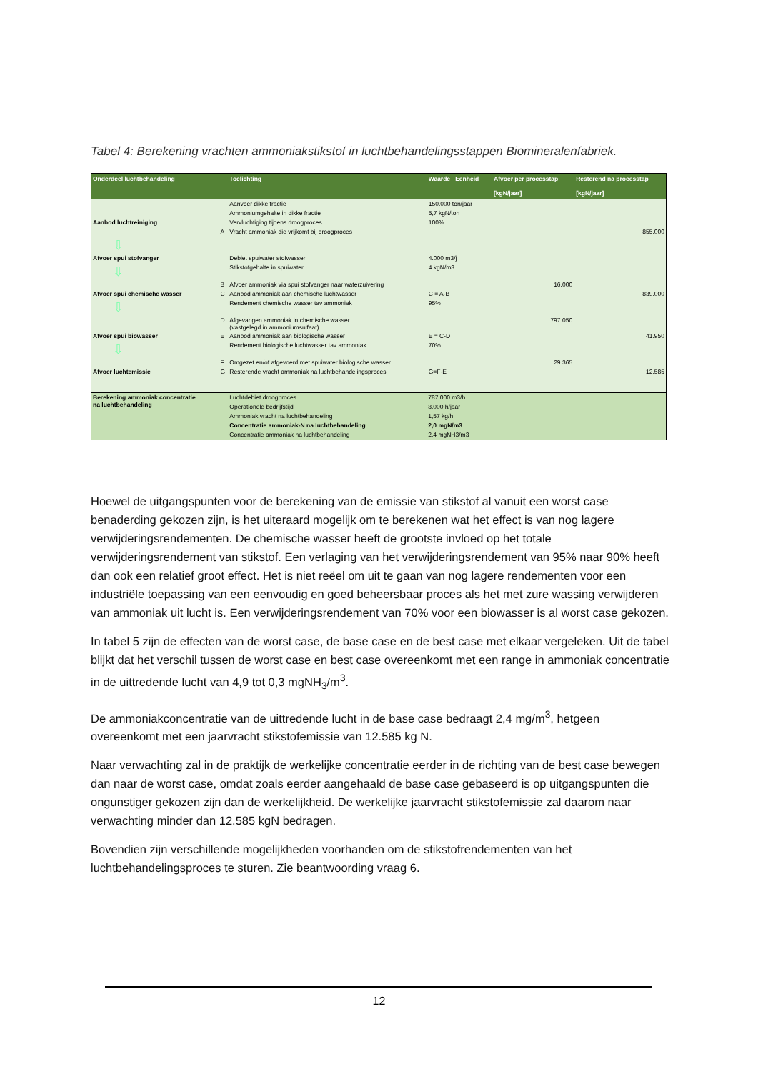Tabel 4: Berekening vrachten ammoniakstikstof in luchtbehandelingsstappen Biomineralenfabriek.
| Onderdeel luchtbehandeling | | Toelichting | Waarde Eenheid | Afvoer per processtap [kgN/jaar] | Resterend na processtap [kgN/jaar] |
| --- | --- | --- | --- | --- | --- |
| | | Aanvoer dikke fractie | 150.000 ton/jaar | | |
| | | Ammoniumgehalte in dikke fractie | 5,7 kgN/ton | | |
| Aanbod luchtreiniging | | Vervluchtiging tijdens droogproces | 100% | | |
| | A | Vracht ammoniak die vrijkomt bij droogproces | | | 855.000 |
| ⇩ | | | | | |
| Afvoer spui stofvanger | | Debiet spuiwater stofwasser | 4.000 m3/j | | |
| ⇩ | | Stikstofgehalte in spuiwater | 4 kgN/m3 | | |
| | B | Afvoer ammoniak via spui stofvanger naar waterzuivering | | 16.000 | |
| Afvoer spui chemische wasser | C | Aanbod ammoniak aan chemische luchtwasser | C = A-B | | 839.000 |
| ⇩ | | Rendement chemische wasser tav ammoniak | 95% | | |
| | D | Afgevangen ammoniak in chemische wasser (vastgelegd in ammoniumsulfaat) | | 797.050 | |
| Afvoer spui biowasser | E | Aanbod ammoniak aan biologische wasser | E = C-D | | 41.950 |
| ⇩ | | Rendement biologische luchtwasser tav ammoniak | 70% | | |
| | F | Omgezet en/of afgevoerd met spuiwater biologische wasser | | 29.365 | |
| Afvoer luchtemissie | G | Resterende vracht ammoniak na luchtbehandelingsproces | G=F-E | | 12.585 |
| Berekening ammoniak concentratie na luchtbehandeling | | Luchtdebiet droogproces | 787.000 m3/h | | |
| | | Operationele bedrijfstijd | 8.000 h/jaar | | |
| | | Ammoniak vracht na luchtbehandeling | 1,57 kg/h | | |
| | | Concentratie ammoniak-N na luchtbehandeling | 2,0 mgN/m3 | | |
| | | Concentratie ammoniak na luchtbehandeling | 2,4 mgNH3/m3 | | |
Hoewel de uitgangspunten voor de berekening van de emissie van stikstof al vanuit een worst case benaderding gekozen zijn, is het uiteraard mogelijk om te berekenen wat het effect is van nog lagere verwijderingsrendementen. De chemische wasser heeft de grootste invloed op het totale verwijderingsrendement van stikstof. Een verlaging van het verwijderingsrendement van 95% naar 90% heeft dan ook een relatief groot effect. Het is niet reëel om uit te gaan van nog lagere rendementen voor een industriële toepassing van een eenvoudig en goed beheersbaar proces als het met zure wassing verwijderen van ammoniak uit lucht is. Een verwijderingsrendement van 70% voor een biowasser is al worst case gekozen.
In tabel 5 zijn de effecten van de worst case, de base case en de best case met elkaar vergeleken. Uit de tabel blijkt dat het verschil tussen de worst case en best case overeenkomt met een range in ammoniak concentratie in de uittredende lucht van 4,9 tot 0,3 mgNH<sub>3</sub>/m<sup>3</sup>.
De ammoniakconcentratie van de uittredende lucht in de base case bedraagt 2,4 mg/m<sup>3</sup>, hetgeen overeenkomt met een jaarvracht stikstofemissie van 12.585 kg N.
Naar verwachting zal in de praktijk de werkelijke concentratie eerder in de richting van de best case bewegen dan naar de worst case, omdat zoals eerder aangehaald de base case gebaseerd is op uitgangspunten die ongunstiger gekozen zijn dan de werkelijkheid. De werkelijke jaarvracht stikstofemissie zal daarom naar verwachting minder dan 12.585 kgN bedragen.
Bovendien zijn verschillende mogelijkheden voorhanden om de stikstofrendementen van het luchtbehandelingsproces te sturen. Zie beantwoording vraag 6.
12